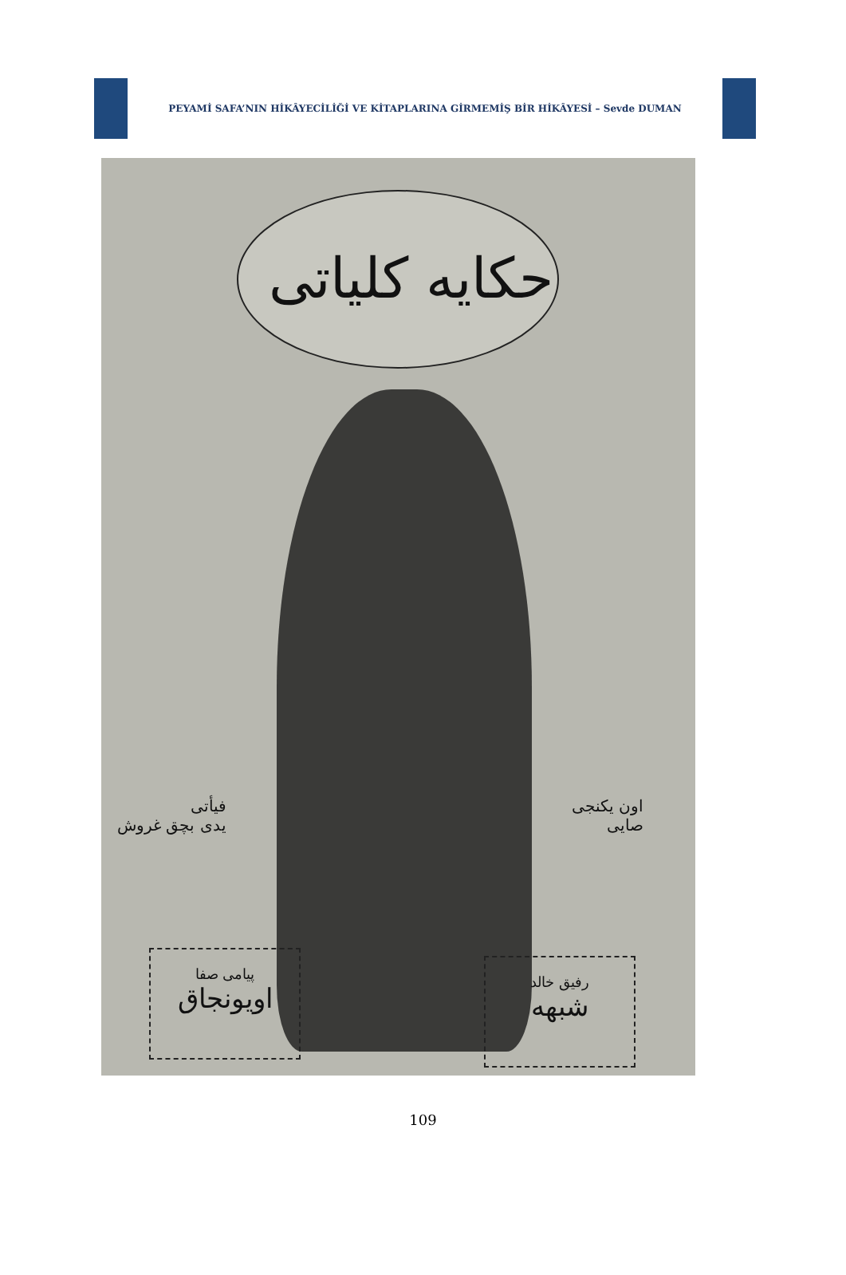PEYAMİ SAFA’NIN HİKÂYECİLİĞİ VE KİTAPLARINA GİRMEMİŞ BİR HİKÂYESİ – Sevde DUMAN
حکایه کلیاتی
فیأتی
یدی بچق غروش
اون یکنجی
صایی
پیامی صفا
اویونجاق
رفیق خالد
شبهه
109